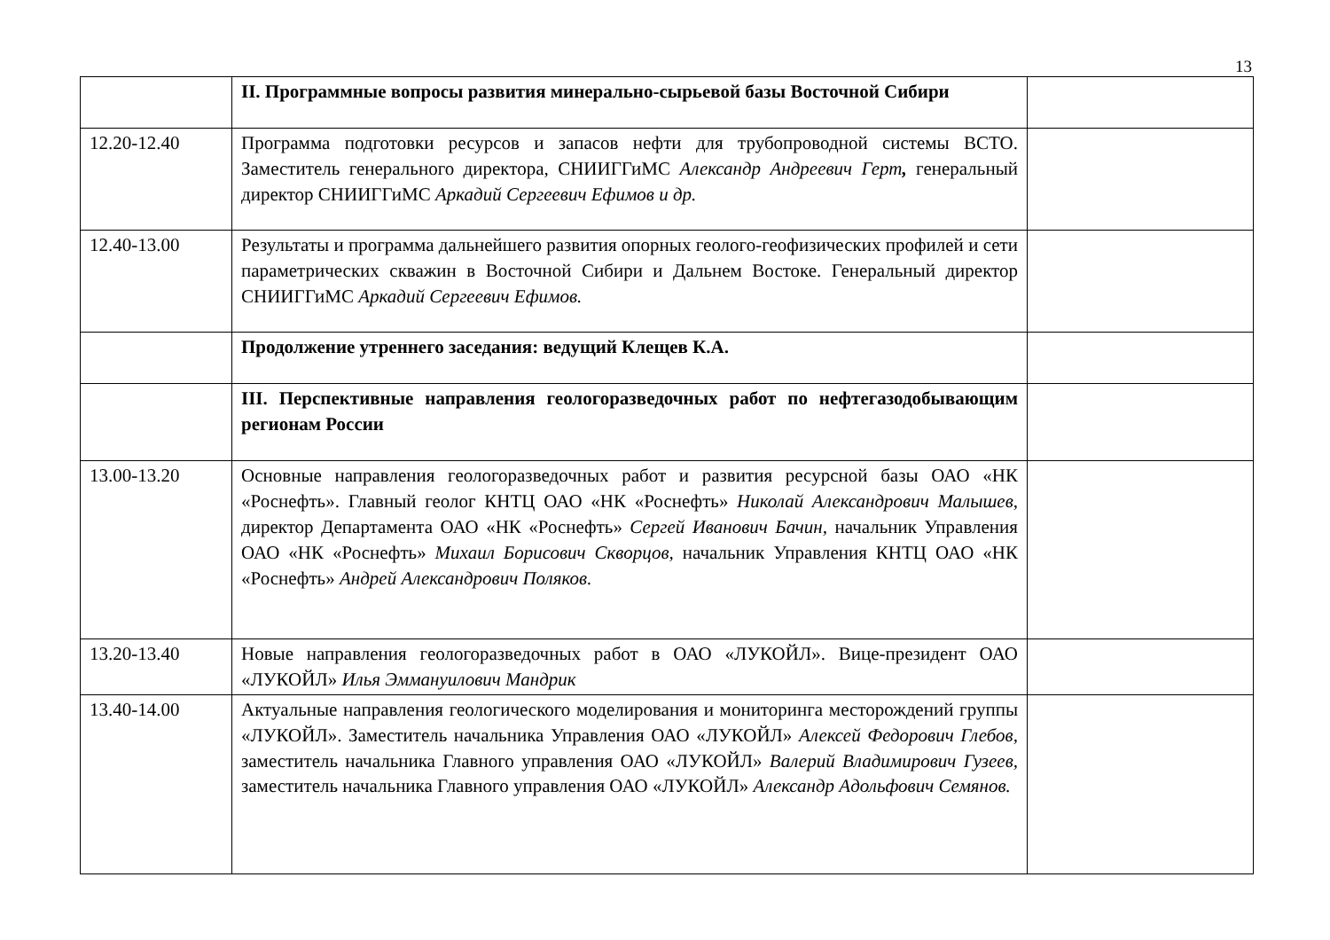13
| | II. Программные вопросы развития минерально-сырьевой базы Восточной Сибири | |
| 12.20-12.40 | Программа подготовки ресурсов и запасов нефти для трубопроводной системы ВСТО. Заместитель генерального директора, СНИИГГиМС Александр Андреевич Герт , генеральный директор СНИИГГиМС Аркадий Сергеевич Ефимов и др. | |
| 12.40-13.00 | Результаты и программа дальнейшего развития опорных геолого-геофизических профилей и сети параметрических скважин в Восточной Сибири и Дальнем Востоке. Генеральный директор СНИИГГиМС Аркадий Сергеевич Ефимов. | |
| | Продолжение утреннего заседания: ведущий Клещев К.А. | |
| | III. Перспективные направления геологоразведочных работ по нефтегазодобывающим регионам России | |
| 13.00-13.20 | Основные направления геологоразведочных работ и развития ресурсной базы ОАО «НК «Роснефть». Главный геолог КНТЦ ОАО «НК «Роснефть» Николай Александрович Малышев , директор Департамента ОАО «НК «Роснефть» Сергей Иванович Бачин, начальник Управления ОАО «НК «Роснефть» Михаил Борисович Скворцов, начальник Управления КНТЦ ОАО «НК «Роснефть» Андрей Александрович Поляков. | |
| 13.20-13.40 | Новые направления геологоразведочных работ в ОАО «ЛУКОЙЛ». Вице-президент ОАО «ЛУКОЙЛ» Илья Эммануилович Мандрик | |
| 13.40-14.00 | Актуальные направления геологического моделирования и мониторинга месторождений группы «ЛУКОЙЛ». Заместитель начальника Управления ОАО «ЛУКОЙЛ» Алексей Федорович Глебов, заместитель начальника Главного управления ОАО «ЛУКОЙЛ» Валерий Владимирович Гузеев, заместитель начальника Главного управления ОАО «ЛУКОЙЛ» Александр Адольфович Семянов. | |